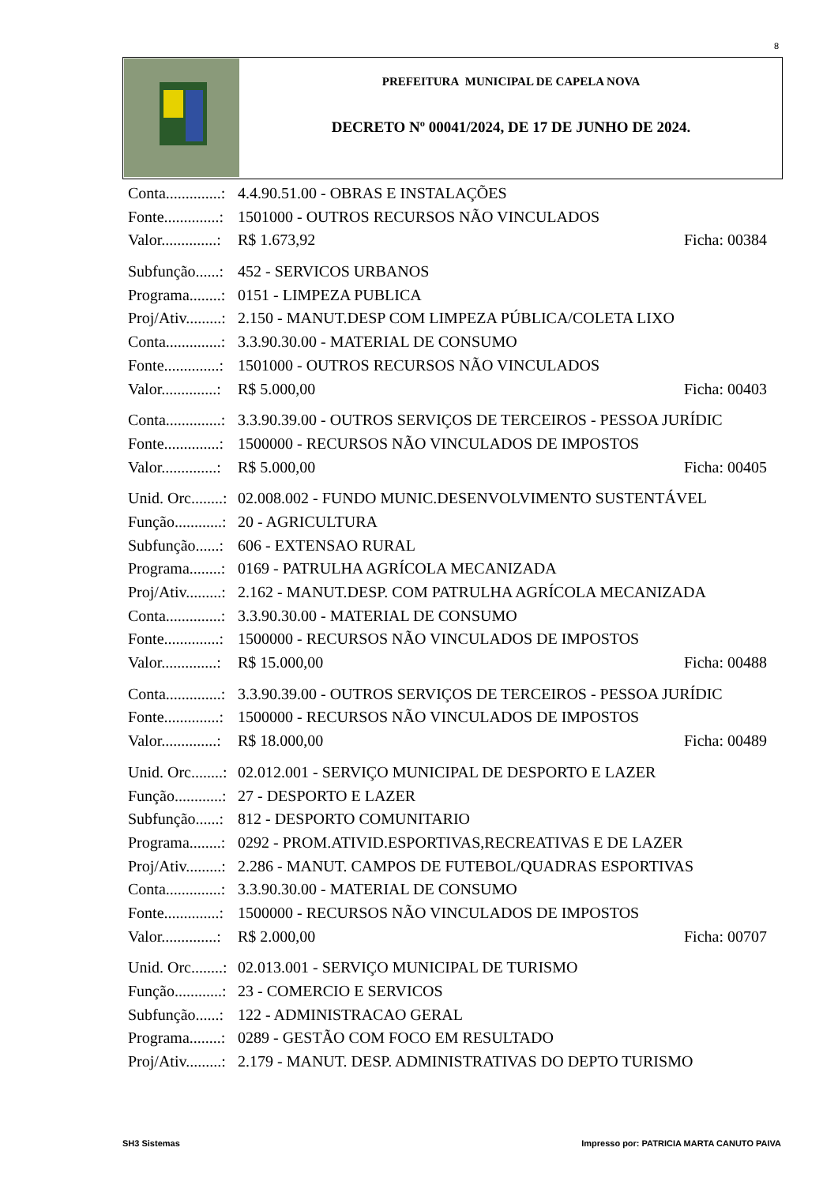8
PREFEITURA MUNICIPAL DE CAPELA NOVA
DECRETO Nº 00041/2024, DE 17 DE JUNHO DE 2024.
Conta..............: 4.4.90.51.00 - OBRAS E INSTALAÇÕES
Fonte..............: 1501000 - OUTROS RECURSOS NÃO VINCULADOS
Valor..............: R$ 1.673,92 Ficha: 00384
Subfunção......: 452 - SERVICOS URBANOS
Programa........: 0151 - LIMPEZA PUBLICA
Proj/Ativ.........: 2.150 - MANUT.DESP COM LIMPEZA PÚBLICA/COLETA LIXO
Conta..............: 3.3.90.30.00 - MATERIAL DE CONSUMO
Fonte..............: 1501000 - OUTROS RECURSOS NÃO VINCULADOS
Valor..............: R$ 5.000,00 Ficha: 00403
Conta..............: 3.3.90.39.00 - OUTROS SERVIÇOS DE TERCEIROS - PESSOA JURÍDIC
Fonte..............: 1500000 - RECURSOS NÃO VINCULADOS DE IMPOSTOS
Valor..............: R$ 5.000,00 Ficha: 00405
Unid. Orc........: 02.008.002 - FUNDO MUNIC.DESENVOLVIMENTO SUSTENTÁVEL
Função............: 20 - AGRICULTURA
Subfunção......: 606 - EXTENSAO RURAL
Programa........: 0169 - PATRULHA AGRÍCOLA MECANIZADA
Proj/Ativ.........: 2.162 - MANUT.DESP. COM PATRULHA AGRÍCOLA MECANIZADA
Conta..............: 3.3.90.30.00 - MATERIAL DE CONSUMO
Fonte..............: 1500000 - RECURSOS NÃO VINCULADOS DE IMPOSTOS
Valor..............: R$ 15.000,00 Ficha: 00488
Conta..............: 3.3.90.39.00 - OUTROS SERVIÇOS DE TERCEIROS - PESSOA JURÍDIC
Fonte..............: 1500000 - RECURSOS NÃO VINCULADOS DE IMPOSTOS
Valor..............: R$ 18.000,00 Ficha: 00489
Unid. Orc........: 02.012.001 - SERVIÇO MUNICIPAL DE DESPORTO E LAZER
Função............: 27 - DESPORTO E LAZER
Subfunção......: 812 - DESPORTO COMUNITARIO
Programa........: 0292 - PROM.ATIVID.ESPORTIVAS,RECREATIVAS E DE LAZER
Proj/Ativ.........: 2.286 - MANUT. CAMPOS DE FUTEBOL/QUADRAS ESPORTIVAS
Conta..............: 3.3.90.30.00 - MATERIAL DE CONSUMO
Fonte..............: 1500000 - RECURSOS NÃO VINCULADOS DE IMPOSTOS
Valor..............: R$ 2.000,00 Ficha: 00707
Unid. Orc........: 02.013.001 - SERVIÇO MUNICIPAL DE TURISMO
Função............: 23 - COMERCIO E SERVICOS
Subfunção......: 122 - ADMINISTRACAO GERAL
Programa........: 0289 - GESTÃO COM FOCO EM RESULTADO
Proj/Ativ.........: 2.179 - MANUT. DESP. ADMINISTRATIVAS DO DEPTO TURISMO
SH3 Sistemas Impresso por: PATRICIA MARTA CANUTO PAIVA